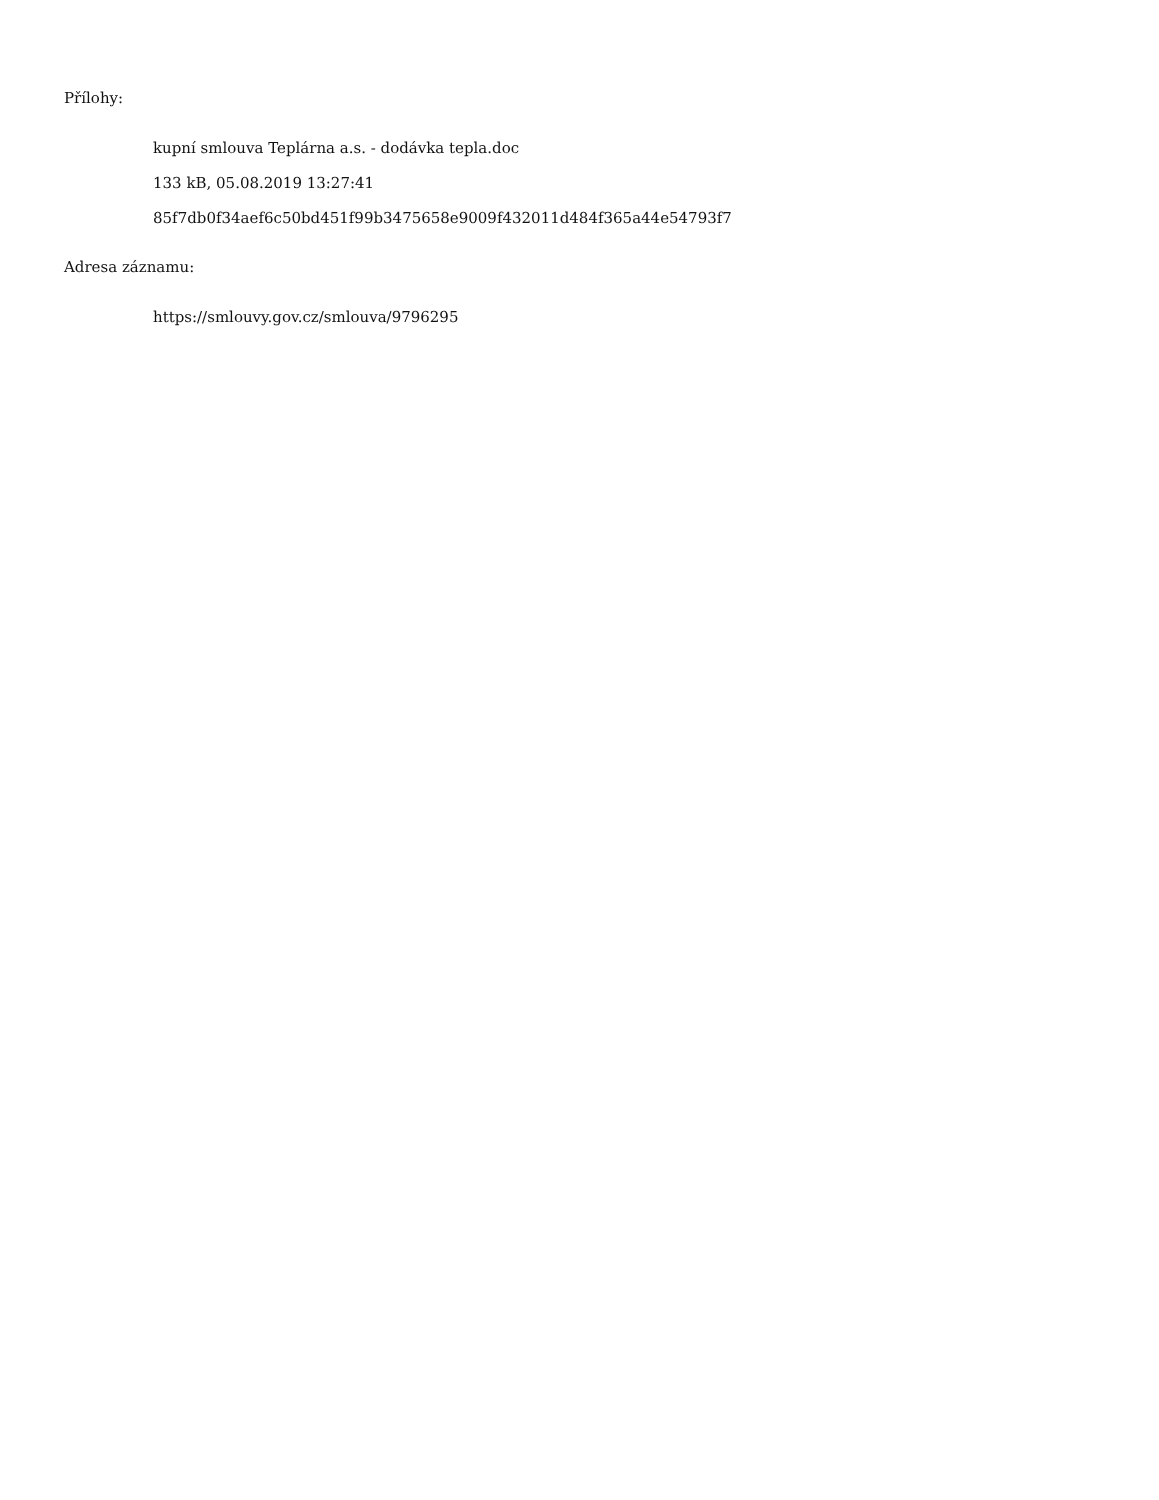Přílohy:
kupní smlouva Teplárna a.s. - dodávka tepla.doc
133 kB, 05.08.2019 13:27:41
85f7db0f34aef6c50bd451f99b3475658e9009f432011d484f365a44e54793f7
Adresa záznamu:
https://smlouvy.gov.cz/smlouva/9796295